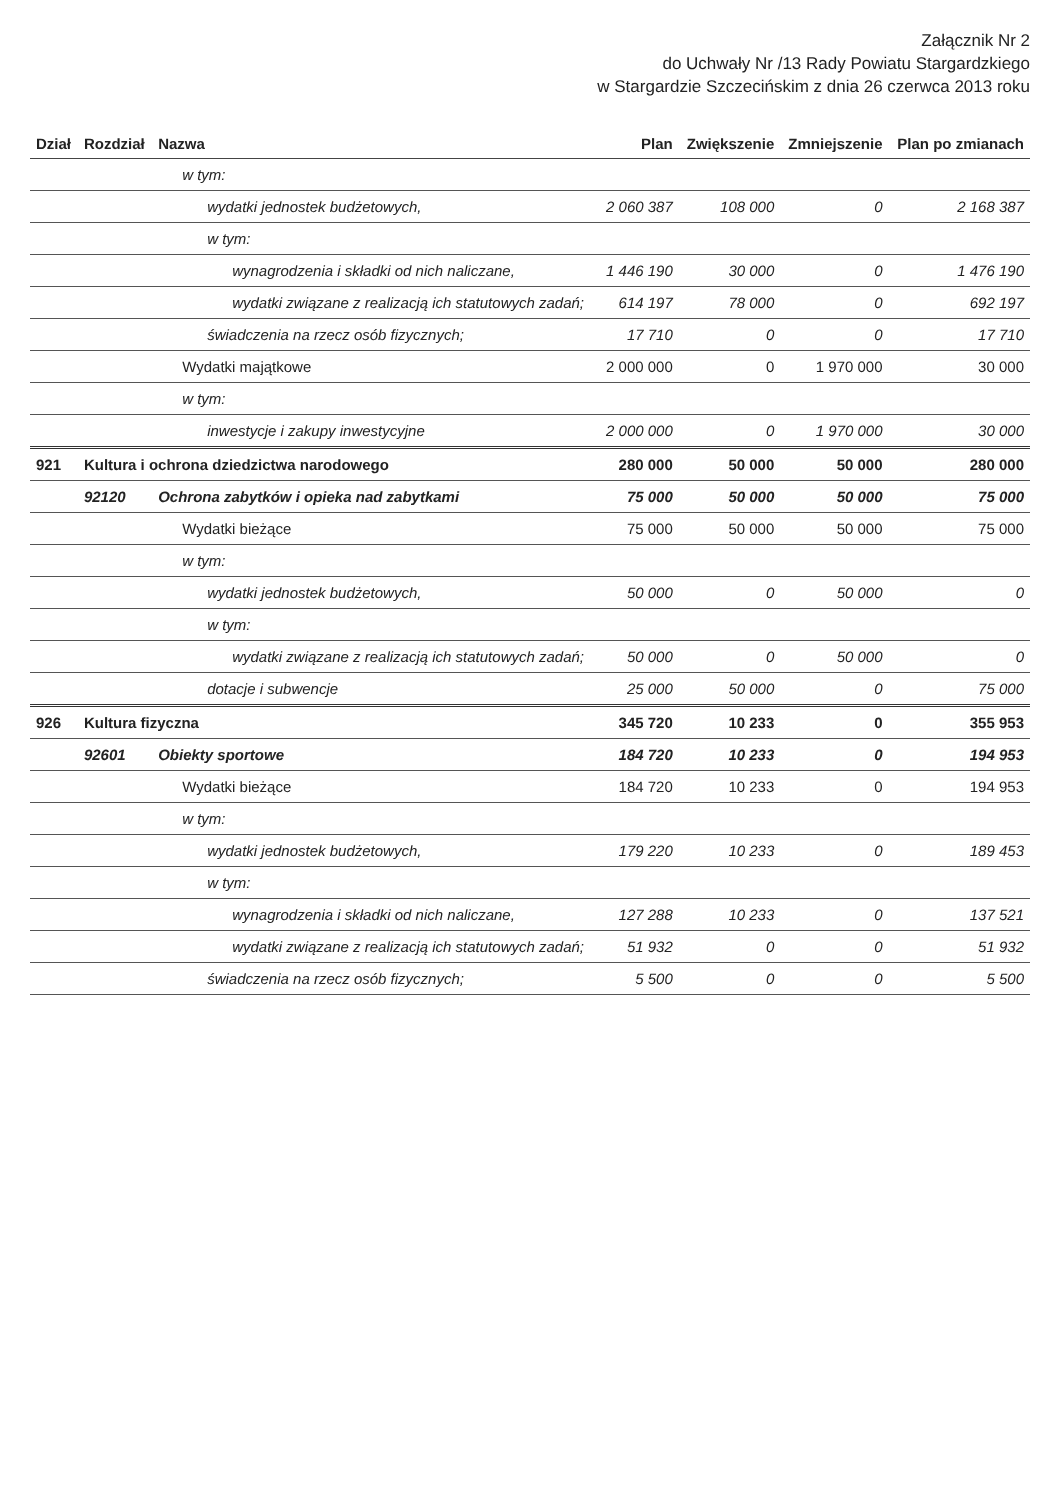Załącznik Nr 2
do Uchwały Nr /13 Rady Powiatu Stargardzkiego
w Stargardzie Szczecińskim z dnia 26 czerwca 2013 roku
| Dział | Rozdział | Nazwa | Plan | Zwiększenie | Zmniejszenie | Plan po zmianach |
| --- | --- | --- | --- | --- | --- | --- |
| | | w tym: | | | | |
| | | wydatki jednostek budżetowych, | 2 060 387 | 108 000 | 0 | 2 168 387 |
| | | w tym: | | | | |
| | | wynagrodzenia i składki od nich naliczane, | 1 446 190 | 30 000 | 0 | 1 476 190 |
| | | wydatki związane z realizacją ich statutowych zadań; | 614 197 | 78 000 | 0 | 692 197 |
| | | świadczenia na rzecz osób fizycznych; | 17 710 | 0 | 0 | 17 710 |
| | | Wydatki majątkowe | 2 000 000 | 0 | 1 970 000 | 30 000 |
| | | w tym: | | | | |
| | | inwestycje i zakupy inwestycyjne | 2 000 000 | 0 | 1 970 000 | 30 000 |
| 921 | Kultura i ochrona dziedzictwa narodowego | | 280 000 | 50 000 | 50 000 | 280 000 |
| | 92120 | Ochrona zabytków i opieka nad zabytkami | 75 000 | 50 000 | 50 000 | 75 000 |
| | | Wydatki bieżące | 75 000 | 50 000 | 50 000 | 75 000 |
| | | w tym: | | | | |
| | | wydatki jednostek budżetowych, | 50 000 | 0 | 50 000 | 0 |
| | | w tym: | | | | |
| | | wydatki związane z realizacją ich statutowych zadań; | 50 000 | 0 | 50 000 | 0 |
| | | dotacje i subwencje | 25 000 | 50 000 | 0 | 75 000 |
| 926 | Kultura fizyczna | | 345 720 | 10 233 | 0 | 355 953 |
| | 92601 | Obiekty sportowe | 184 720 | 10 233 | 0 | 194 953 |
| | | Wydatki bieżące | 184 720 | 10 233 | 0 | 194 953 |
| | | w tym: | | | | |
| | | wydatki jednostek budżetowych, | 179 220 | 10 233 | 0 | 189 453 |
| | | w tym: | | | | |
| | | wynagrodzenia i składki od nich naliczane, | 127 288 | 10 233 | 0 | 137 521 |
| | | wydatki związane z realizacją ich statutowych zadań; | 51 932 | 0 | 0 | 51 932 |
| | | świadczenia na rzecz osób fizycznych; | 5 500 | 0 | 0 | 5 500 |